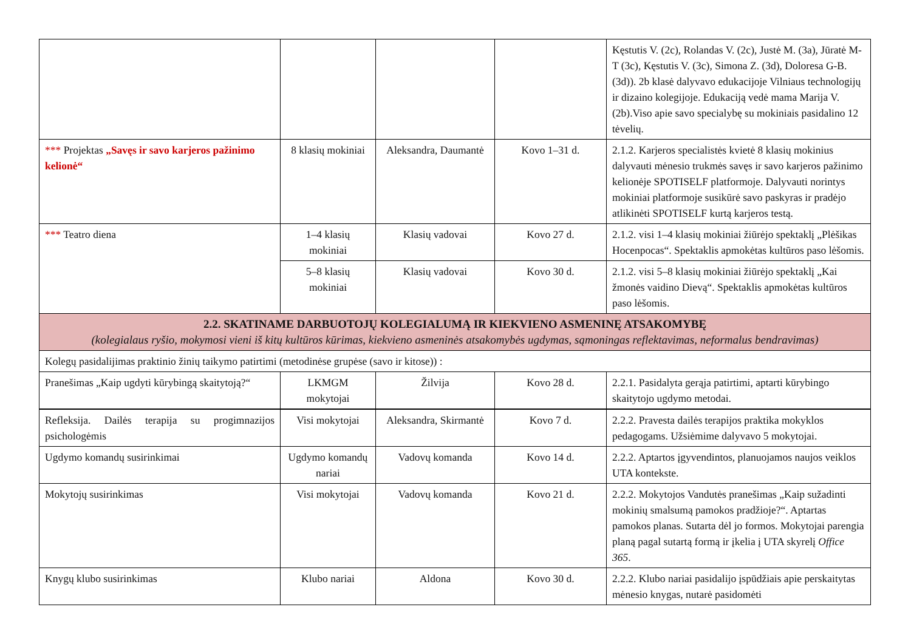| | | | | Kęstutis V. (2c), Rolandas V. (2c), Justė M. (3a), Jūratė M-T (3c), Kęstutis V. (3c), Simona Z. (3d), Doloresa G-B. (3d)). 2b klasė dalyvavo edukacijoje Vilniaus technologijų ir dizaino kolegijoje. Edukaciją vedė mama Marija V. (2b).Viso apie savo specialybę su mokiniais pasidalino 12 tėvelių. |
| *** Projektas „Savęs ir savo karjeros pažinimo kelionė“ | 8 klasių mokiniai | Aleksandra, Daumantė | Kovo 1–31 d. | 2.1.2. Karjeros specialistės kvietė 8 klasių mokinius dalyvauti mėnesio trukmės savęs ir savo karjeros pažinimo kelionėje SPOTISELF platformoje. Dalyvauti norintys mokiniai platformoje susikūrė savo paskyras ir pradėjo atlikinėti SPOTISELF kurtą karjeros testą. |
| *** Teatro diena | 1–4 klasių mokiniai | Klasių vadovai | Kovo 27 d. | 2.1.2. visi 1–4 klasių mokiniai žiūrėjo spektaklį „Plėšikas Hocenpocas“. Spektaklis apmokėtas kultūros paso lėšomis. |
| | 5–8 klasių mokiniai | Klasių vadovai | Kovo 30 d. | 2.1.2. visi 5–8 klasių mokiniai žiūrėjo spektaklį „Kai žmonės vaidino Dievą“. Spektaklis apmokėtas kultūros paso lėšomis. |
| 2.2. SKATINAME DARBUOTOJŲ KOLEGIALUMĄ IR KIEKVIENO ASMENINĘ ATSAKOMYBĘ (kolegialaus ryšio, mokymosi vieni iš kitų kultūros kūrimas, kiekvieno asmeninės atsakomybės ugdymas, sąmoningas reflektavimas, neformalus bendravimas) | | | | |
| Kolegų pasidalijimas praktinio žinių taikymo patirtimi (metodinėse grupėse (savo ir kitose)) : | | | | |
| Pranešimas „Kaip ugdyti kūrybingą skaitytoją?“ | LKMGM mokytojai | Žilvija | Kovo 28 d. | 2.2.1. Pasidalyta gerąja patirtimi, aptarti kūrybingo skaitytojo ugdymo metodai. |
| Refleksija. Dailės terapija su progimnazijos psichologėmis | Visi mokytojai | Aleksandra, Skirmantė | Kovo 7 d. | 2.2.2. Pravesta dailės terapijos praktika mokyklos pedagogams. Užsiėmime dalyvavo 5 mokytojai. |
| Ugdymo komandų susirinkimai | Ugdymo komandų nariai | Vadovų komanda | Kovo 14 d. | 2.2.2. Aptartos įgyvendintos, planuojamos naujos veiklos UTA kontekste. |
| Mokytojų susirinkimas | Visi mokytojai | Vadovų komanda | Kovo 21 d. | 2.2.2. Mokytojos Vandutės pranešimas „Kaip sužadinti mokinių smalsumą pamokos pradžioje?“. Aptartas pamokos planas. Sutarta dėl jo formos. Mokytojai parengia planą pagal sutartą formą ir įkelia į UTA skyrelį Office 365 . |
| Knygų klubo susirinkimas | Klubo nariai | Aldona | Kovo 30 d. | 2.2.2. Klubo nariai pasidalijo įspūdžiais apie perskaitytas mėnesio knygas, nutarė pasidomėti |